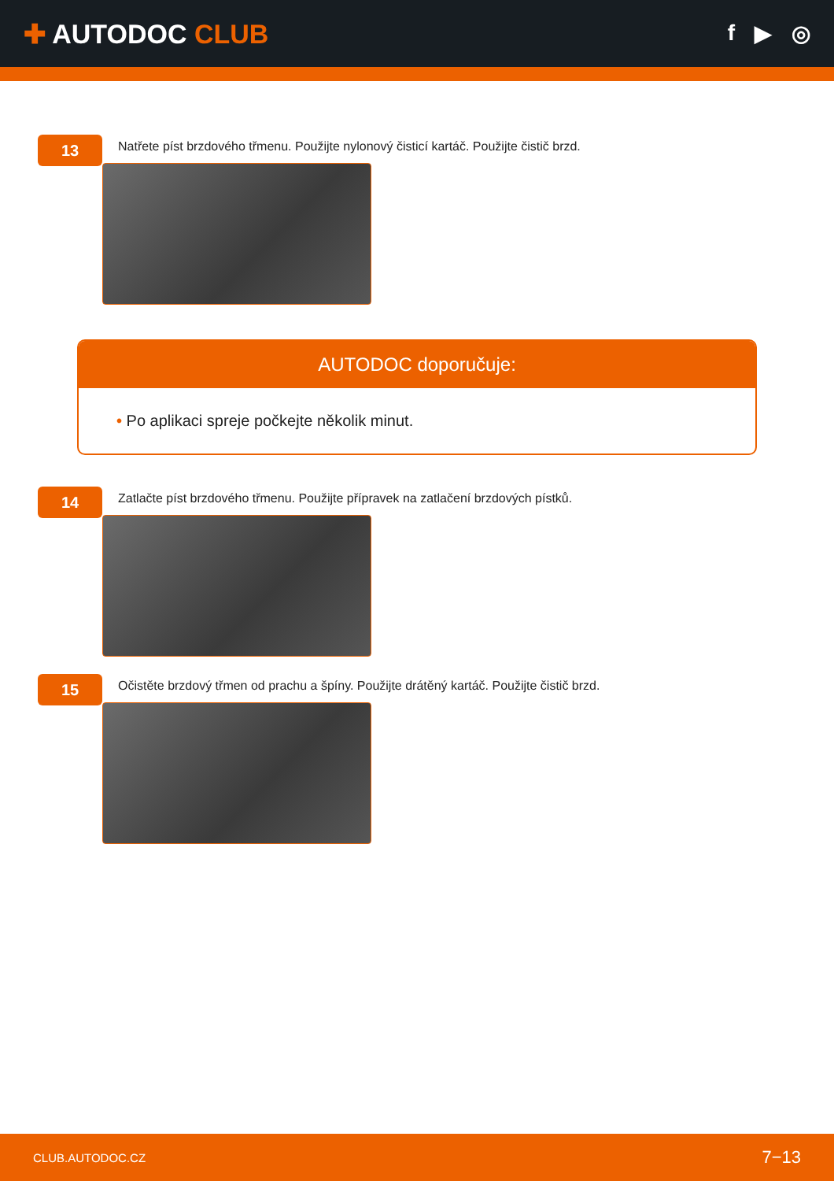✚ AUTODOC CLUB
f ▶ ◎
13
Natřete píst brzdového třmenu. Použijte nylonový čisticí kartáč. Použijte čistič brzd.
AUTODOC doporučuje:
• Po aplikaci spreje počkejte několik minut.
14
Zatlačte píst brzdového třmenu. Použijte přípravek na zatlačení brzdových pístků.
15
Očistěte brzdový třmen od prachu a špíny. Použijte drátěný kartáč. Použijte čistič brzd.
CLUB.AUTODOC.CZ 7−13